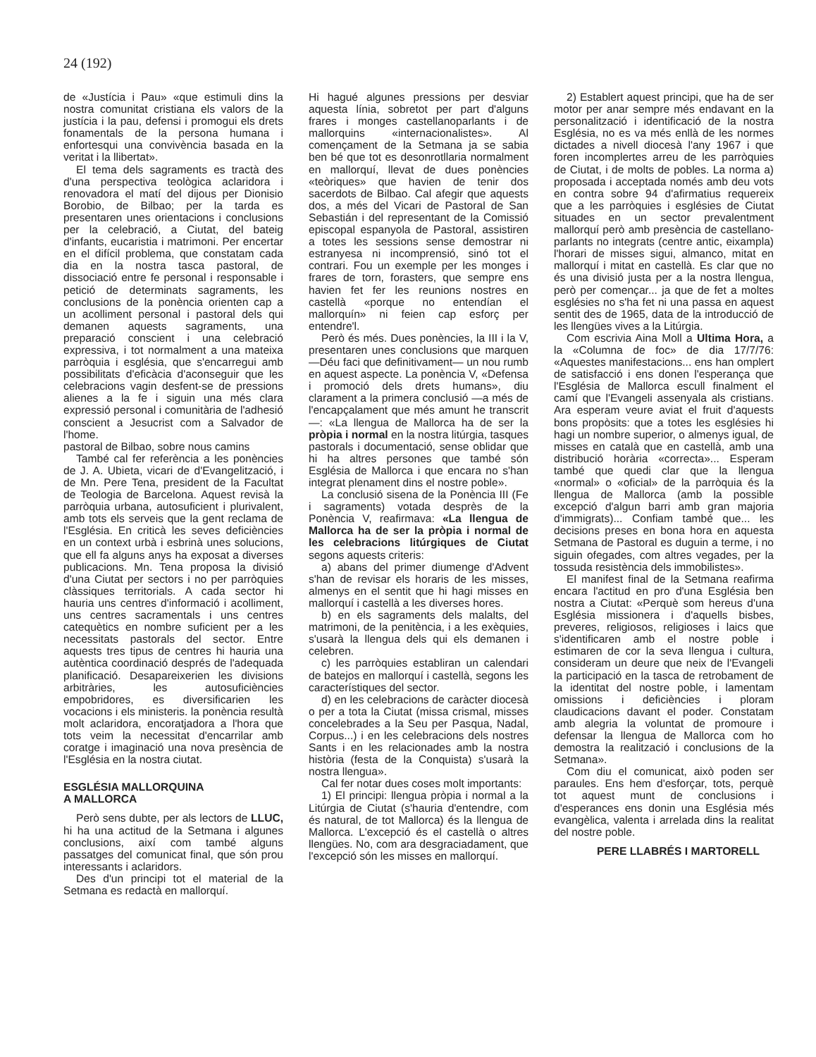24 (192)
de «Justícia i Pau» «que estimuli dins la nostra comunitat cristiana els valors de la justícia i la pau, defensi i promogui els drets fonamentals de la persona humana i enfortesqui una convivència basada en la veritat i la llibertat».
El tema dels sagraments es tractà des d'una perspectiva teològica aclaridora i renovadora el matí del dijous per Dionisio Borobio, de Bilbao; per la tarda es presentaren unes orientacions i conclusions per la celebració, a Ciutat, del bateig d'infants, eucaristia i matrimoni. Per encertar en el difícil problema, que constatam cada dia en la nostra tasca pastoral, de dissociació entre fe personal i responsable i petició de determinats sagraments, les conclusions de la ponència orienten cap a un acolliment personal i pastoral dels qui demanen aquests sagraments, una preparació conscient i una celebració expressiva, i tot normalment a una mateixa parròquia i església, que s'encarregui amb possibilitats d'eficàcia d'aconseguir que les celebracions vagin desfent-se de pressions alienes a la fe i siguin una més clara expressió personal i comunitària de l'adhesió conscient a Jesucrist com a Salvador de l'home.
pastoral de Bilbao, sobre nous camins
També cal fer referència a les ponències de J. A. Ubieta, vicari de d'Evangelització, i de Mn. Pere Tena, president de la Facultat de Teologia de Barcelona. Aquest revisà la parròquia urbana, autosuficient i plurivalent, amb tots els serveis que la gent reclama de l'Església. En criticà les seves deficiències en un context urbà i esbrinà unes solucions, que ell fa alguns anys ha exposat a diverses publicacions. Mn. Tena proposa la divisió d'una Ciutat per sectors i no per parròquies clàssiques territorials. A cada sector hi hauria uns centres d'informació i acolliment, uns centres sacramentals i uns centres catequètics en nombre suficient per a les necessitats pastorals del sector. Entre aquests tres tipus de centres hi hauria una autèntica coordinació després de l'adequada planificació. Desapareixerien les divisions arbitràries, les autosuficiències empobridores, es diversificarien les vocacions i els ministeris. la ponència resultà molt aclaridora, encoratjadora a l'hora que tots veim la necessitat d'encarrilar amb coratge i imaginació una nova presència de l'Església en la nostra ciutat.
ESGLÉSIA MALLORQUINA
A MALLORCA
Però sens dubte, per als lectors de LLUC, hi ha una actitud de la Setmana i algunes conclusions, així com també alguns passatges del comunicat final, que són prou interessants i aclaridors.
Des d'un principi tot el material de la Setmana es redactà en mallorquí.
Hi hagué algunes pressions per desviar aquesta línia, sobretot per part d'alguns frares i monges castellanoparlants i de mallorquins «internacionalistes». Al començament de la Setmana ja se sabia ben bé que tot es desonrotllaria normalment en mallorquí, llevat de dues ponències «teòriques» que havien de tenir dos sacerdots de Bilbao. Cal afegir que aquests dos, a més del Vicari de Pastoral de San Sebastián i del representant de la Comissió episcopal espanyola de Pastoral, assistiren a totes les sessions sense demostrar ni estranyesa ni incomprensió, sinó tot el contrari. Fou un exemple per les monges i frares de torn, forasters, que sempre ens havien fet fer les reunions nostres en castellà «porque no entendían el mallorquín» ni feien cap esforç per entendre'l.
Però és més. Dues ponències, la III i la V, presentaren unes conclusions que marquen —Déu faci que definitivament— un nou rumb en aquest aspecte. La ponència V, «Defensa i promoció dels drets humans», diu clarament a la primera conclusió —a més de l'encapçalament que més amunt he transcrit—: «La llengua de Mallorca ha de ser la pròpia i normal en la nostra litúrgia, tasques pastorals i documentació, sense oblidar que hi ha altres persones que també són Església de Mallorca i que encara no s'han integrat plenament dins el nostre poble».
La conclusió sisena de la Ponència III (Fe i sagraments) votada desprès de la Ponència V, reafirmava: «La llengua de Mallorca ha de ser la pròpia i normal de les celebracions litúrgiques de Ciutat segons aquests criteris:
a) abans del primer diumenge d'Advent s'han de revisar els horaris de les misses, almenys en el sentit que hi hagi misses en mallorquí i castellà a les diverses hores.
b) en els sagraments dels malalts, del matrimoni, de la penitència, i a les exèquies, s'usarà la llengua dels qui els demanen i celebren.
c) les parròquies establiran un calendari de batejos en mallorquí i castellà, segons les característiques del sector.
d) en les celebracions de caràcter diocesà o per a tota la Ciutat (missa crismal, misses concelebrades a la Seu per Pasqua, Nadal, Corpus...) i en les celebracions dels nostres Sants i en les relacionades amb la nostra història (festa de la Conquista) s'usarà la nostra llengua».
Cal fer notar dues coses molt importants:
1) El principi: llengua pròpia i normal a la Litúrgia de Ciutat (s'hauria d'entendre, com és natural, de tot Mallorca) és la llengua de Mallorca. L'excepció és el castellà o altres llengües. No, com ara desgraciadament, que l'excepció són les misses en mallorquí.
2) Establert aquest principi, que ha de ser motor per anar sempre més endavant en la personalització i identificació de la nostra Església, no es va més enllà de les normes dictades a nivell diocesà l'any 1967 i que foren incomplertes arreu de les parròquies de Ciutat, i de molts de pobles. La norma a) proposada i acceptada només amb deu vots en contra sobre 94 d'afirmatius requereix que a les parròquies i esglésies de Ciutat situades en un sector prevalentment mallorquí però amb presència de castellano-parlants no integrats (centre antic, eixampla) l'horari de misses sigui, almanco, mitat en mallorquí i mitat en castellà. Es clar que no és una divisió justa per a la nostra llengua, però per començar... ja que de fet a moltes esglésies no s'ha fet ni una passa en aquest sentit des de 1965, data de la introducció de les llengües vives a la Litúrgia.
Com escrivia Aina Moll a Ultima Hora, a la «Columna de foc» de dia 17/7/76: «Aquestes manifestacions... ens han omplert de satisfacció i ens donen l'esperança que l'Església de Mallorca escull finalment el camí que l'Evangeli assenyala als cristians. Ara esperam veure aviat el fruit d'aquests bons propòsits: que a totes les esglésies hi hagi un nombre superior, o almenys igual, de misses en català que en castellà, amb una distribució horària «correcta»... Esperam també que quedi clar que la llengua «normal» o «oficial» de la parròquia és la llengua de Mallorca (amb la possible excepció d'algun barri amb gran majoria d'immigrats)... Confiam també que... les decisions preses en bona hora en aquesta Setmana de Pastoral es duguin a terme, i no siguin ofegades, com altres vegades, per la tossuda resistència dels immobilistes».
El manifest final de la Setmana reafirma encara l'actitud en pro d'una Església ben nostra a Ciutat: «Perquè som hereus d'una Església missionera i d'aquells bisbes, preveres, religiosos, religioses i laics que s'identificaren amb el nostre poble i estimaren de cor la seva llengua i cultura, consideram un deure que neix de l'Evangeli la participació en la tasca de retrobament de la identitat del nostre poble, i lamentam omissions i deficiències i ploram claudicacions davant el poder. Constatam amb alegria la voluntat de promoure i defensar la llengua de Mallorca com ho demostra la realització i conclusions de la Setmana».
Com diu el comunicat, això poden ser paraules. Ens hem d'esforçar, tots, perquè tot aquest munt de conclusions i d'esperances ens donin una Església més evangèlica, valenta i arrelada dins la realitat del nostre poble.
PERE LLABRÉS I MARTORELL